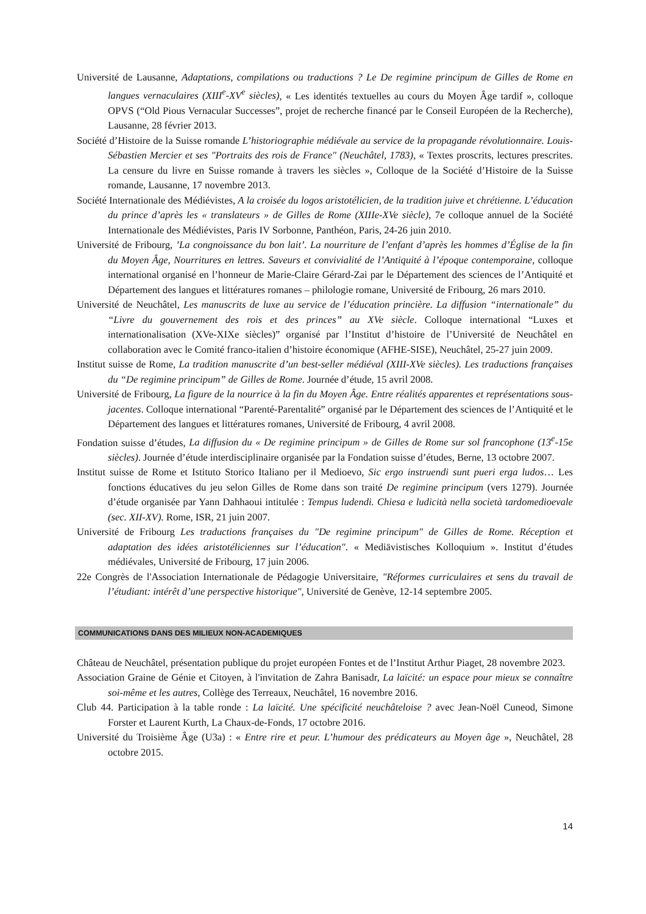Université de Lausanne, Adaptations, compilations ou traductions ? Le De regimine principum de Gilles de Rome en langues vernaculaires (XIII<sup>e</sup>-XV<sup>e</sup> siècles), « Les identités textuelles au cours du Moyen Âge tardif », colloque OPVS (“Old Pious Vernacular Successes”, projet de recherche financé par le Conseil Européen de la Recherche), Lausanne, 28 février 2013.
Société d’Histoire de la Suisse romande L’historiographie médiévale au service de la propagande révolutionnaire. Louis-Sébastien Mercier et ses "Portraits des rois de France" (Neuchâtel, 1783), « Textes proscrits, lectures prescrites. La censure du livre en Suisse romande à travers les siècles », Colloque de la Société d’Histoire de la Suisse romande, Lausanne, 17 novembre 2013.
Société Internationale des Médiévistes, A la croisée du logos aristotélicien, de la tradition juive et chrétienne. L’éducation du prince d’après les « translateurs » de Gilles de Rome (XIIIe-XVe siècle), 7e colloque annuel de la Société Internationale des Médiévistes, Paris IV Sorbonne, Panthéon, Paris, 24-26 juin 2010.
Université de Fribourg, ’La congnoissance du bon lait’. La nourriture de l’enfant d’après les hommes d’Église de la fin du Moyen Âge, Nourritures en lettres. Saveurs et convivialité de l’Antiquité à l’époque contemporaine, colloque international organisé en l’honneur de Marie-Claire Gérard-Zai par le Département des sciences de l’Antiquité et Département des langues et littératures romanes – philologie romane, Université de Fribourg, 26 mars 2010.
Université de Neuchâtel, Les manuscrits de luxe au service de l’éducation princière. La diffusion “internationale” du “Livre du gouvernement des rois et des princes” au XVe siècle. Colloque international “Luxes et internationalisation (XVe-XIXe siècles)” organisé par l’Institut d’histoire de l’Université de Neuchâtel en collaboration avec le Comité franco-italien d’histoire économique (AFHE-SISE), Neuchâtel, 25-27 juin 2009.
Institut suisse de Rome, La tradition manuscrite d’un best-seller médiéval (XIII-XVe siècles). Les traductions françaises du “De regimine principum” de Gilles de Rome. Journée d’étude, 15 avril 2008.
Université de Fribourg, La figure de la nourrice à la fin du Moyen Âge. Entre réalités apparentes et représentations sous-jacentes. Colloque international “Parenté-Parentalité” organisé par le Département des sciences de l’Antiquité et le Département des langues et littératures romanes, Université de Fribourg, 4 avril 2008.
Fondation suisse d’études, La diffusion du « De regimine principum » de Gilles de Rome sur sol francophone (13<sup>e</sup>-15e siècles). Journée d’étude interdisciplinaire organisée par la Fondation suisse d’études, Berne, 13 octobre 2007.
Institut suisse de Rome et Istituto Storico Italiano per il Medioevo, Sic ergo instruendi sunt pueri erga ludos… Les fonctions éducatives du jeu selon Gilles de Rome dans son traité De regimine principum (vers 1279). Journée d’étude organisée par Yann Dahhaoui intitulée : Tempus ludendi. Chiesa e ludicità nella società tardomedioevale (sec. XII-XV). Rome, ISR, 21 juin 2007.
Université de Fribourg Les traductions françaises du "De regimine principum" de Gilles de Rome. Réception et adaptation des idées aristotéliciennes sur l’éducation". « Mediävistisches Kolloquium ». Institut d’études médiévales, Université de Fribourg, 17 juin 2006.
22e Congrès de l'Association Internationale de Pédagogie Universitaire, "Réformes curriculaires et sens du travail de l’étudiant: intérêt d’une perspective historique", Université de Genève, 12-14 septembre 2005.
COMMUNICATIONS DANS DES MILIEUX NON-ACADEMIQUES
Château de Neuchâtel, présentation publique du projet européen Fontes et de l’Institut Arthur Piaget, 28 novembre 2023.
Association Graine de Génie et Citoyen, à l'invitation de Zahra Banisadr, La laïcité: un espace pour mieux se connaître soi-même et les autres, Collège des Terreaux, Neuchâtel, 16 novembre 2016.
Club 44. Participation à la table ronde : La laïcité. Une spécificité neuchâteloise ? avec Jean-Noël Cuneod, Simone Forster et Laurent Kurth, La Chaux-de-Fonds, 17 octobre 2016.
Université du Troisième Âge (U3a) : « Entre rire et peur. L’humour des prédicateurs au Moyen âge », Neuchâtel, 28 octobre 2015.
14